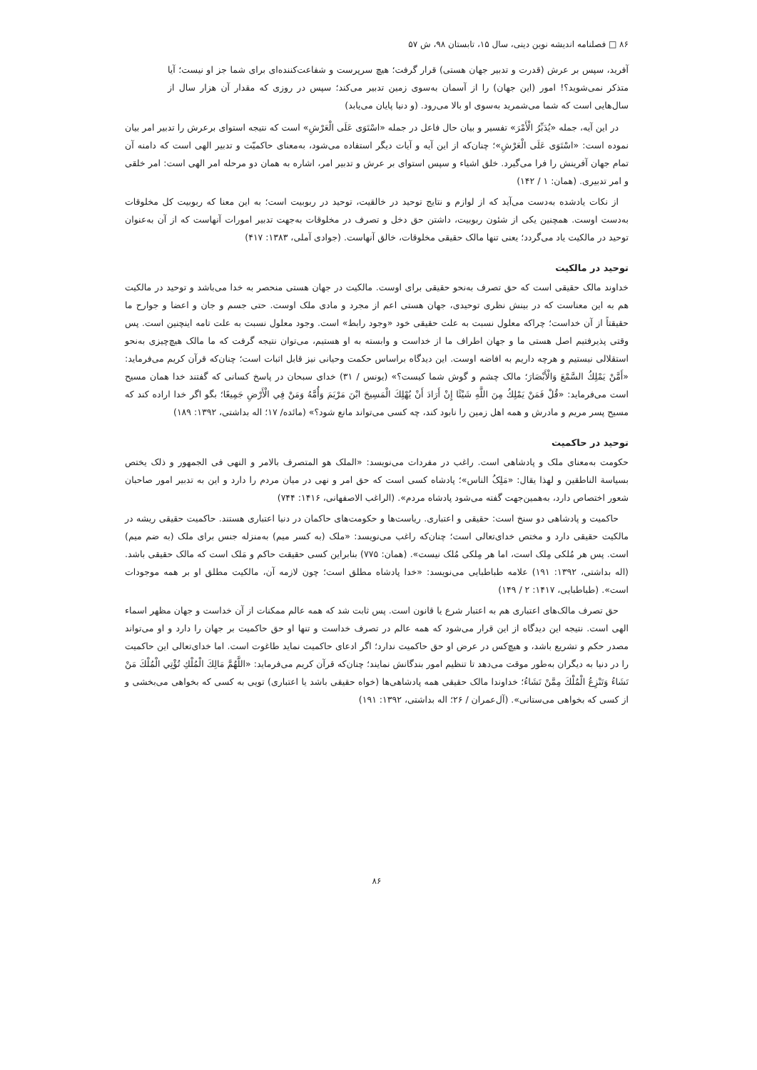۸۶ □ فصلنامه اندیشه نوین دینی، سال ۱۵، تابستان ۹۸، ش ۵۷
آفرید، سپس بر عرش (قدرت و تدبیر جهان هستی) قرار گرفت؛ هیچ سرپرست و شفاعت‌کننده‌ای برای شما جز او نیست؛ آیا متذکر نمی‌شوید؟! امور (این جهان) را از آسمان به‌سوی زمین تدبیر می‌کند؛ سپس در روزی که مقدار آن هزار سال از سال‌هایی است که شما می‌شمرید به‌سوی او بالا می‌رود. (و دنیا پایان می‌یابد)
در این آیه، جمله «یُدَبِّرُ الْأَمْرَ» تفسیر و بیان حال فاعل در جمله «اسْتَوَى عَلَى الْعَرْشِ» است که نتیجه استوای برعرش را تدبیر امر بیان نموده است: «اسْتَوَى عَلَى الْعَرْشِ»؛ چنان‌که از این آیه و آیات دیگر استفاده می‌شود، به‌معنای حاکمیّت و تدبیر الهی است که دامنه آن تمام جهان آفرینش را فرا می‌گیرد. خلق اشیاء و سپس استوای بر عرش و تدبیر امر، اشاره به همان دو مرحله امر الهی است: امر خلقی و امر تدبیری. (همان: ۱ / ۱۴۲)
از نکات یادشده به‌دست می‌آید که از لوازم و نتایج توحید در خالقیت، توحید در ربوبیت است؛ به این معنا که ربوبیت کل مخلوقات به‌دست اوست. همچنین یکی از شئون ربوبیت، داشتن حق دخل و تصرف در مخلوقات به‌جهت تدبیر امورات آنهاست که از آن به‌عنوان توحید در مالکیت یاد می‌گردد؛ یعنی تنها مالک حقیقی مخلوقات، خالق آنهاست. (جوادی آملی، ۱۳۸۳: ۴۱۷)
توحید در مالکیت
خداوند مالک حقیقی است که حق تصرف به‌نحو حقیقی برای اوست. مالکیت در جهان هستی منحصر به خدا می‌باشد و توحید در مالکیت هم به این معناست که در بینش نظری توحیدی، جهان هستی اعم از مجرد و مادی ملک اوست. حتی جسم و جان و اعضا و جوارح ما حقیقتاً از آن خداست؛ چراکه معلول نسبت به علت حقیقی خود «وجود رابط» است. وجود معلول نسبت به علت تامه اینچنین است. پس وقتی پذیرفتیم اصل هستی ما و جهان اطراف ما از خداست و وابسته به او هستیم، می‌توان نتیجه گرفت که ما مالک هیچ‌چیزی به‌نحو استقلالی نیستیم و هرچه داریم به افاضه اوست. این دیدگاه براساس حکمت وحیانی نیز قابل اثبات است؛ چنان‌که قرآن کریم می‌فرماید: «أَمَّنْ يَمْلِكُ السَّمْعَ وَالْأَبْصَارَ؛ مالک چشم و گوش شما کیست؟» (یونس / ۳۱) خدای سبحان در پاسخ کسانی که گفتند خدا همان مسیح است می‌فرماید: «قُلْ فَمَنْ يَمْلِكُ مِنَ اللَّهِ شَيْئًا إِنْ أَرَادَ أَنْ يُهْلِكَ الْمَسِيحَ ابْنَ مَرْيَمَ وَأُمَّهُ وَمَنْ فِي الْأَرْضِ جَمِيعًا؛ بگو اگر خدا اراده کند که مسیح پسر مریم و مادرش و همه اهل زمین را نابود کند، چه کسی می‌تواند مانع شود؟» (مائده/ ۱۷؛ اله بداشتی، ۱۳۹۲: ۱۸۹)
توحید در حاکمیت
حکومت به‌معنای ملک و پادشاهی است. راغب در مفردات می‌نویسد: «الملک هو المتصرف بالامر و النهی فی الجمهور و ذلک یختص بسیاسة الناطقین و لهذا یقال: «مَلِکُ الناس»؛ پادشاه کسی است که حق امر و نهی در میان مردم را دارد و این به تدبیر امور صاحبان شعور اختصاص دارد، به‌همین‌جهت گفته می‌شود پادشاه مردم». (الراغب الاصفهانی، ۱۴۱۶: ۷۴۴)
حاکمیت و پادشاهی دو سنخ است: حقیقی و اعتباری. ریاست‌ها و حکومت‌های حاکمان در دنیا اعتباری هستند. حاکمیت حقیقی ریشه در مالکیت حقیقی دارد و مختص خدای‌تعالی است؛ چنان‌که راغب می‌نویسد: «ملک (به کسر میم) به‌منزله جنس برای ملک (به ضم میم) است. پس هر مُلکی مِلک است، اما هر مِلکی مُلک نیست». (همان: ۷۷۵) بنابراین کسی حقیقت حاکم و مَلک است که مالک حقیقی باشد. (اله بداشتی، ۱۳۹۲: ۱۹۱) علامه طباطبایی می‌نویسد: «خدا پادشاه مطلق است؛ چون لازمه آن، مالکیت مطلق او بر همه موجودات است». (طباطبایی، ۱۴۱۷: ۲ / ۱۴۹)
حق تصرف مالک‌های اعتباری هم به اعتبار شرع یا قانون است. پس ثابت شد که همه عالم ممکنات از آن خداست و جهان مظهر اسماء الهی است. نتیجه این دیدگاه از این قرار می‌شود که همه عالم در تصرف خداست و تنها او حق حاکمیت بر جهان را دارد و او می‌تواند مصدر حکم و تشریع باشد، و هیچ‌کس در عرض او حق حاکمیت ندارد؛ اگر ادعای حاکمیت نماید طاغوت است. اما خدای‌تعالی این حاکمیت را در دنیا به دیگران به‌طور موقت می‌دهد تا تنظیم امور بندگانش نمایند؛ چنان‌که قرآن کریم می‌فرماید: «اللَّهُمَّ مَالِكَ الْمُلْكِ تُؤْتِي الْمُلْكَ مَنْ تَشَاءُ وَتَنْزِعُ الْمُلْكَ مِمَّنْ تَشَاءُ؛ خداوندا مالک حقیقی همه پادشاهی‌ها (خواه حقیقی باشد یا اعتباری) تویی به کسی که بخواهی می‌بخشی و از کسی که بخواهی می‌ستانی». (آل‌عمران / ۲۶؛ اله بداشتی، ۱۳۹۲: ۱۹۱)
۸۶